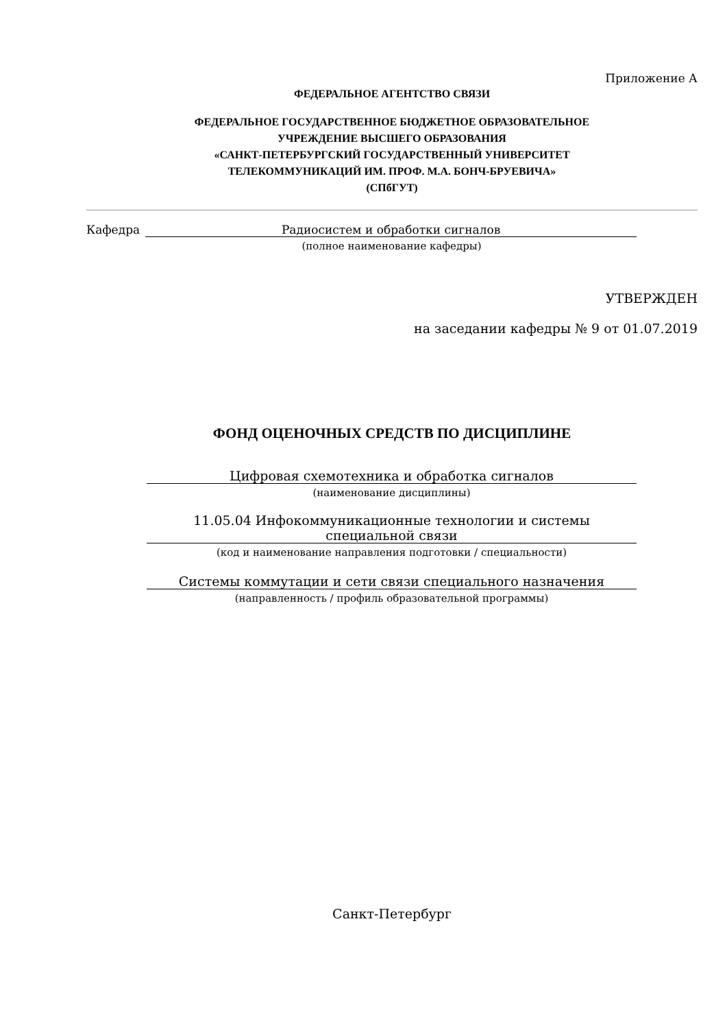Приложение А
ФЕДЕРАЛЬНОЕ АГЕНТСТВО СВЯЗИ
ФЕДЕРАЛЬНОЕ ГОСУДАРСТВЕННОЕ БЮДЖЕТНОЕ ОБРАЗОВАТЕЛЬНОЕ
УЧРЕЖДЕНИЕ ВЫСШЕГО ОБРАЗОВАНИЯ
«САНКТ-ПЕТЕРБУРГСКИЙ ГОСУДАРСТВЕННЫЙ УНИВЕРСИТЕТ
ТЕЛЕКОММУНИКАЦИЙ ИМ. ПРОФ. М.А. БОНЧ-БРУЕВИЧА»
(СПбГУТ)
Кафедра Радиосистем и обработки сигналов
(полное наименование кафедры)
УТВЕРЖДЕН
на заседании кафедры № 9 от 01.07.2019
ФОНД ОЦЕНОЧНЫХ СРЕДСТВ ПО ДИСЦИПЛИНЕ
Цифровая схемотехника и обработка сигналов
(наименование дисциплины)
11.05.04 Инфокоммуникационные технологии и системы
специальной связи
(код и наименование направления подготовки / специальности)
Системы коммутации и сети связи специального назначения
(направленность / профиль образовательной программы)
Санкт-Петербург